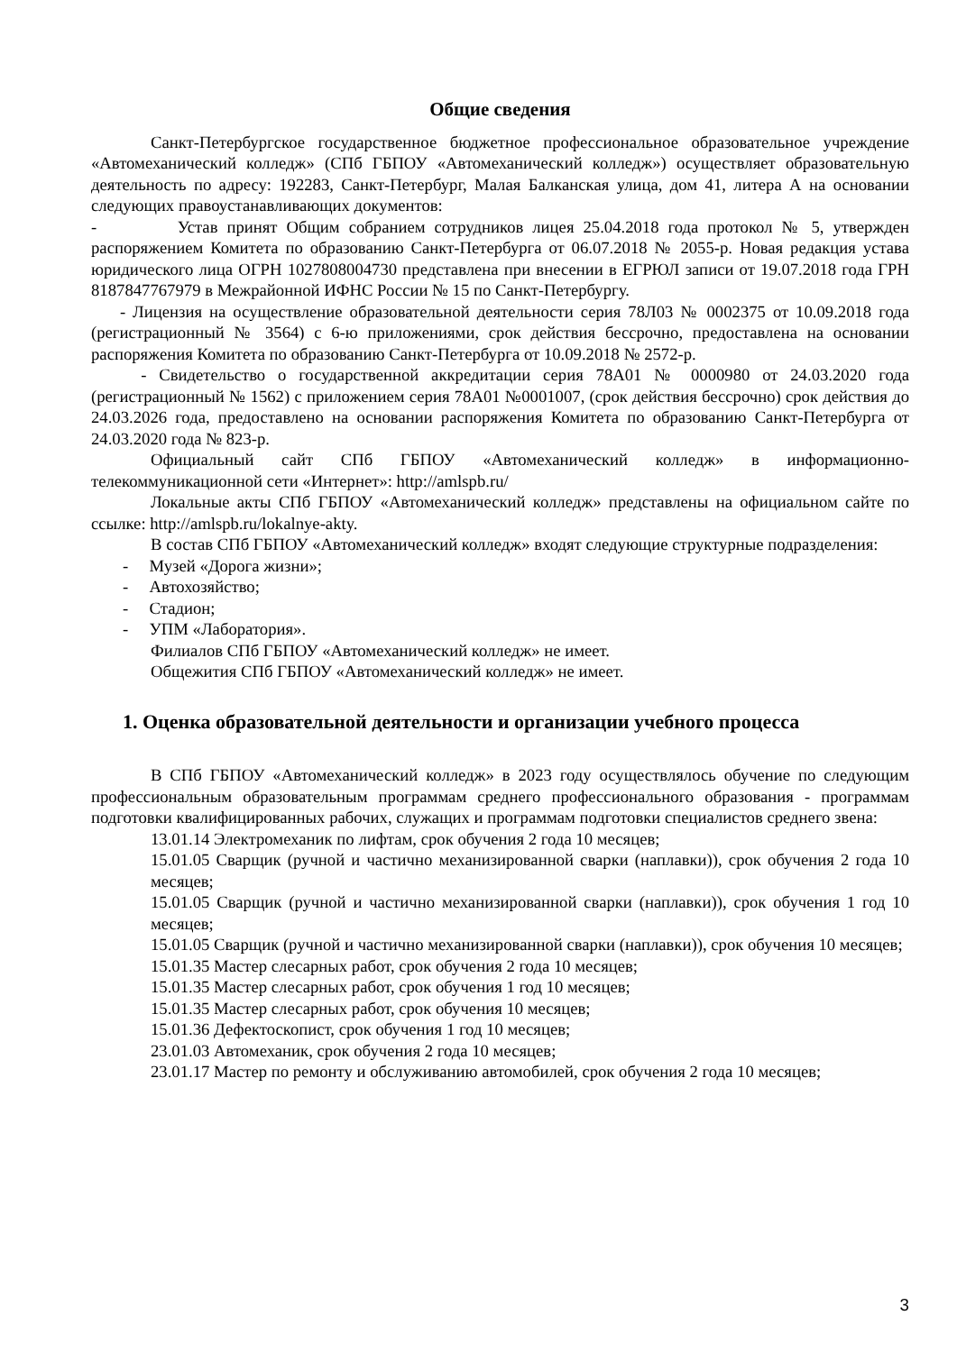Общие сведения
Санкт-Петербургское государственное бюджетное профессиональное образовательное учреждение «Автомеханический колледж» (СПб ГБПОУ «Автомеханический колледж») осуществляет образовательную деятельность по адресу: 192283, Санкт-Петербург, Малая Балканская улица, дом 41, литера А на основании следующих правоустанавливающих документов:
- Устав принят Общим собранием сотрудников лицея 25.04.2018 года протокол № 5, утвержден распоряжением Комитета по образованию Санкт-Петербурга от 06.07.2018 № 2055-р. Новая редакция устава юридического лица ОГРН 1027808004730 представлена при внесении в ЕГРЮЛ записи от 19.07.2018 года ГРН 8187847767979 в Межрайонной ИФНС России № 15 по Санкт-Петербургу.
- Лицензия на осуществление образовательной деятельности серия 78Л03 № 0002375 от 10.09.2018 года (регистрационный № 3564) с 6-ю приложениями, срок действия бессрочно, предоставлена на основании распоряжения Комитета по образованию Санкт-Петербурга от 10.09.2018 № 2572-р.
- Свидетельство о государственной аккредитации серия 78А01 № 0000980 от 24.03.2020 года (регистрационный № 1562) с приложением серия 78А01 №0001007, (срок действия бессрочно) срок действия до 24.03.2026 года, предоставлено на основании распоряжения Комитета по образованию Санкт-Петербурга от 24.03.2020 года № 823-р.
Официальный сайт СПб ГБПОУ «Автомеханический колледж» в информационно-телекоммуникационной сети «Интернет»: http://amlspb.ru/
Локальные акты СПб ГБПОУ «Автомеханический колледж» представлены на официальном сайте по ссылке: http://amlspb.ru/lokalnye-akty.
В состав СПб ГБПОУ «Автомеханический колледж» входят следующие структурные подразделения:
- Музей «Дорога жизни»;
- Автохозяйство;
- Стадион;
- УПМ «Лаборатория».
Филиалов СПб ГБПОУ «Автомеханический колледж» не имеет.
Общежития СПб ГБПОУ «Автомеханический колледж» не имеет.
1. Оценка образовательной деятельности и организации учебного процесса
В СПб ГБПОУ «Автомеханический колледж» в 2023 году осуществлялось обучение по следующим профессиональным образовательным программам среднего профессионального образования - программам подготовки квалифицированных рабочих, служащих и программам подготовки специалистов среднего звена:
13.01.14 Электромеханик по лифтам, срок обучения 2 года 10 месяцев;
15.01.05 Сварщик (ручной и частично механизированной сварки (наплавки)), срок обучения 2 года 10 месяцев;
15.01.05 Сварщик (ручной и частично механизированной сварки (наплавки)), срок обучения 1 год 10 месяцев;
15.01.05 Сварщик (ручной и частично механизированной сварки (наплавки)), срок обучения 10 месяцев;
15.01.35 Мастер слесарных работ, срок обучения 2 года 10 месяцев;
15.01.35 Мастер слесарных работ, срок обучения 1 год 10 месяцев;
15.01.35 Мастер слесарных работ, срок обучения 10 месяцев;
15.01.36 Дефектоскопист, срок обучения 1 год 10 месяцев;
23.01.03 Автомеханик, срок обучения 2 года 10 месяцев;
23.01.17 Мастер по ремонту и обслуживанию автомобилей, срок обучения 2 года 10 месяцев;
3